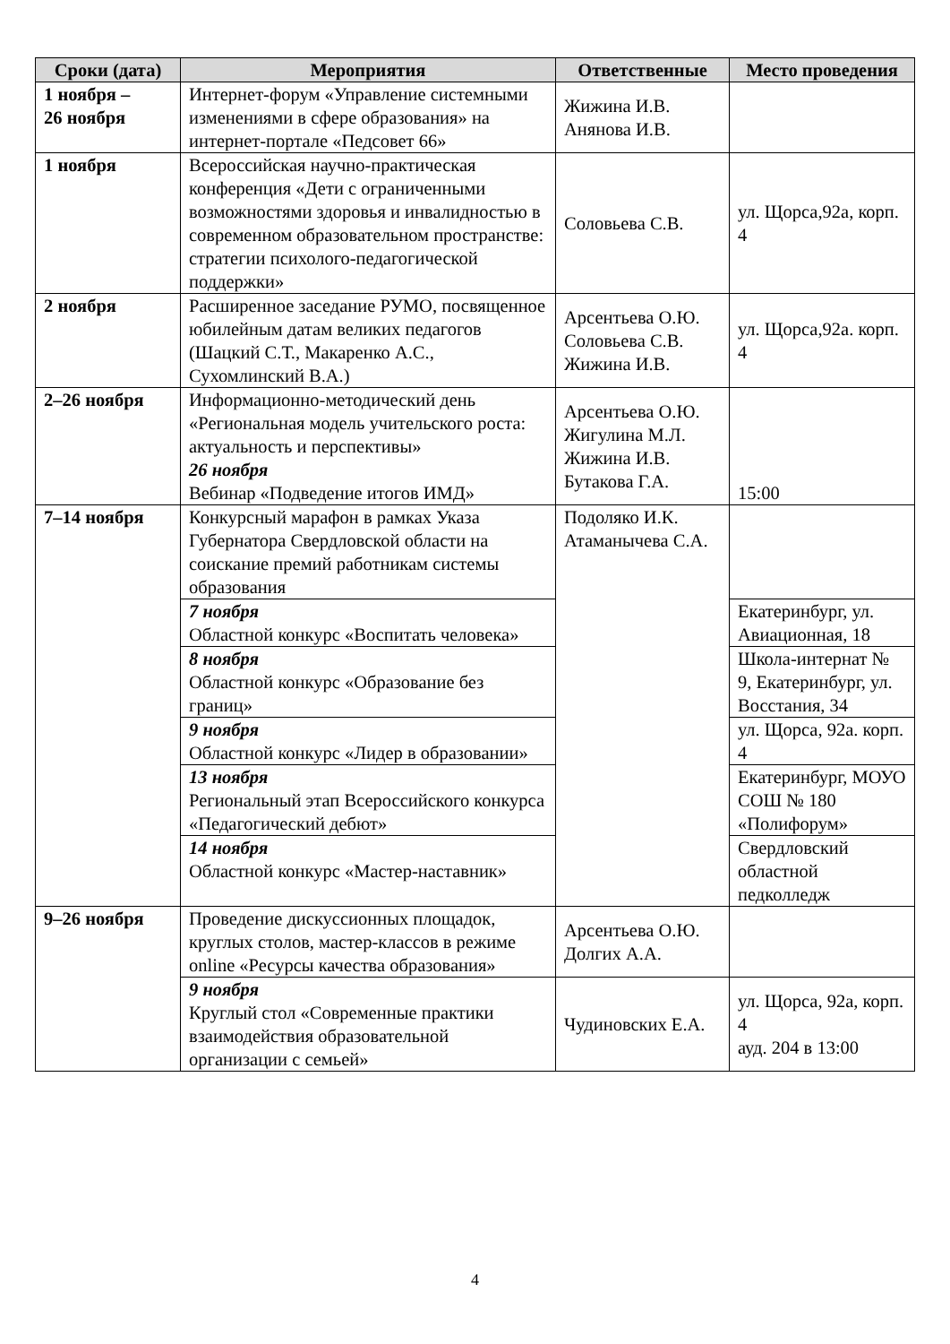| Сроки (дата) | Мероприятия | Ответственные | Место проведения |
| --- | --- | --- | --- |
| 1 ноября – 26 ноября | Интернет-форум «Управление системными изменениями в сфере образования» на интернет-портале «Педсовет 66» | Жижина И.В. Анянова И.В. | |
| 1 ноября | Всероссийская научно-практическая конференция «Дети с ограниченными возможностями здоровья и инвалидностью в современном образовательном пространстве: стратегии психолого-педагогической поддержки» | Соловьева С.В. | ул. Щорса,92а, корп. 4 |
| 2 ноября | Расширенное заседание РУМО, посвященное юбилейным датам великих педагогов (Шацкий С.Т., Макаренко А.С., Сухомлинский В.А.) | Арсентьева О.Ю. Соловьева С.В. Жижина И.В. | ул. Щорса,92а. корп. 4 |
| 2–26 ноября | Информационно-методический день «Региональная модель учительского роста: актуальность и перспективы» 26 ноября Вебинар «Подведение итогов ИМД» | Арсентьева О.Ю. Жигулина М.Л. Жижина И.В. Бутакова Г.А. | 15:00 |
| 7–14 ноября | Конкурсный марафон в рамках Указа Губернатора Свердловской области на соискание премий работникам системы образования | Подоляко И.К. Атаманычева С.А. | |
| | 7 ноября Областной конкурс «Воспитать человека» | | Екатеринбург, ул. Авиационная, 18 |
| | 8 ноября Областной конкурс «Образование без границ» | | Школа-интернат № 9, Екатеринбург, ул. Восстания, 34 |
| | 9 ноября Областной конкурс «Лидер в образовании» | | ул. Щорса, 92а. корп. 4 |
| | 13 ноября Региональный этап Всероссийского конкурса «Педагогический дебют» | | Екатеринбург, МОУО СОШ № 180 «Полифорум» |
| | 14 ноября Областной конкурс «Мастер-наставник» | | Свердловский областной педколледж |
| 9–26 ноября | Проведение дискуссионных площадок, круглых столов, мастер-классов в режиме online «Ресурсы качества образования» | Арсентьева О.Ю. Долгих А.А. | |
| | 9 ноября Круглый стол «Современные практики взаимодействия образовательной организации с семьей» | Чудиновских Е.А. | ул. Щорса, 92а, корп. 4 ауд. 204 в 13:00 |
4